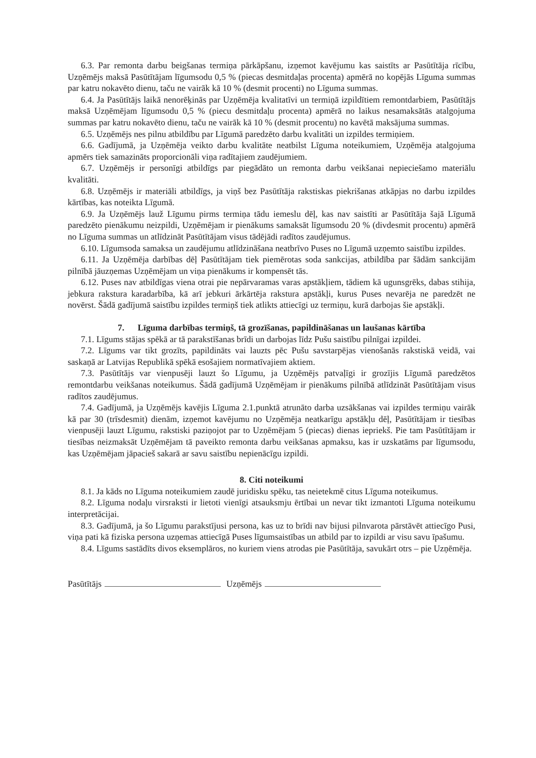6.3. Par remonta darbu beigšanas termiņa pārkāpšanu, izņemot kavējumu kas saistīts ar Pasūtītāja rīcību, Uzņēmējs maksā Pasūtītājam līgumsodu 0,5 % (piecas desmitdaļas procenta) apmērā no kopējās Līguma summas par katru nokavēto dienu, taču ne vairāk kā 10 % (desmit procenti) no Līguma summas.
6.4. Ja Pasūtītājs laikā nenorēķinās par Uzņēmēja kvalitatīvi un termiņā izpildītiem remontdarbiem, Pasūtītājs maksā Uzņēmējam līgumsodu 0,5 % (piecu desmitdaļu procenta) apmērā no laikus nesamaksātās atalgojuma summas par katru nokavēto dienu, taču ne vairāk kā 10 % (desmit procentu) no kavētā maksājuma summas.
6.5. Uzņēmējs nes pilnu atbildību par Līgumā paredzēto darbu kvalitāti un izpildes termiņiem.
6.6. Gadījumā, ja Uzņēmēja veikto darbu kvalitāte neatbilst Līguma noteikumiem, Uzņēmēja atalgojuma apmērs tiek samazināts proporcionāli viņa radītajiem zaudējumiem.
6.7. Uzņēmējs ir personīgi atbildīgs par piegādāto un remonta darbu veikšanai nepieciešamo materiālu kvalitāti.
6.8. Uzņēmējs ir materiāli atbildīgs, ja viņš bez Pasūtītāja rakstiskas piekrišanas atkāpjas no darbu izpildes kārtības, kas noteikta Līgumā.
6.9. Ja Uzņēmējs lauž Līgumu pirms termiņa tādu iemeslu dēļ, kas nav saistīti ar Pasūtītāja šajā Līgumā paredzēto pienākumu neizpildi, Uzņēmējam ir pienākums samaksāt līgumsodu 20 % (divdesmit procentu) apmērā no Līguma summas un atlīdzināt Pasūtītājam visus tādējādi radītos zaudējumus.
6.10. Līgumsoda samaksa un zaudējumu atlīdzināšana neatbrīvo Puses no Līgumā uzņemto saistību izpildes.
6.11. Ja Uzņēmēja darbības dēļ Pasūtītājam tiek piemērotas soda sankcijas, atbildība par šādām sankcijām pilnībā jāuzņemas Uzņēmējam un viņa pienākums ir kompensēt tās.
6.12. Puses nav atbildīgas viena otrai pie nepārvaramas varas apstākļiem, tādiem kā ugunsgrēks, dabas stihija, jebkura rakstura karadarbība, kā arī jebkuri ārkārtēja rakstura apstākļi, kurus Puses nevarēja ne paredzēt ne novērst. Šādā gadījumā saistību izpildes termiņš tiek atlikts attiecīgi uz termiņu, kurā darbojas šie apstākļi.
7. Līguma darbības termiņš, tā grozīšanas, papildināšanas un laušanas kārtība
7.1. Līgums stājas spēkā ar tā parakstīšanas brīdi un darbojas līdz Pušu saistību pilnīgai izpildei.
7.2. Līgums var tikt grozīts, papildināts vai lauzts pēc Pušu savstarpējas vienošanās rakstiskā veidā, vai saskaņā ar Latvijas Republikā spēkā esošajiem normatīvajiem aktiem.
7.3. Pasūtītājs var vienpusēji lauzt šo Līgumu, ja Uzņēmējs patvaļīgi ir grozījis Līgumā paredzētos remontdarbu veikšanas noteikumus. Šādā gadījumā Uzņēmējam ir pienākums pilnībā atlīdzināt Pasūtītājam visus radītos zaudējumus.
7.4. Gadījumā, ja Uzņēmējs kavējis Līguma 2.1.punktā atrunāto darba uzsākšanas vai izpildes termiņu vairāk kā par 30 (trīsdesmit) dienām, izņemot kavējumu no Uzņēmēja neatkarīgu apstākļu dēļ, Pasūtītājam ir tiesības vienpusēji lauzt Līgumu, rakstiski paziņojot par to Uzņēmējam 5 (piecas) dienas iepriekš. Pie tam Pasūtītājam ir tiesības neizmaksāt Uzņēmējam tā paveikto remonta darbu veikšanas apmaksu, kas ir uzskatāms par līgumsodu, kas Uzņēmējam jāpacieš sakarā ar savu saistību nepienācīgu izpildi.
8. Citi noteikumi
8.1. Ja kāds no Līguma noteikumiem zaudē juridisku spēku, tas neietekmē citus Līguma noteikumus.
8.2. Līguma nodaļu virsraksti ir lietoti vienīgi atsauksmju ērtībai un nevar tikt izmantoti Līguma noteikumu interpretācijai.
8.3. Gadījumā, ja šo Līgumu parakstījusi persona, kas uz to brīdi nav bijusi pilnvarota pārstāvēt attiecīgo Pusi, viņa pati kā fiziska persona uzņemas attiecīgā Puses līgumsaistības un atbild par to izpildi ar visu savu īpašumu.
8.4. Līgums sastādīts divos eksemplāros, no kuriem viens atrodas pie Pasūtītāja, savukārt otrs – pie Uzņēmēja.
Pasūtītājs Uzņēmējs